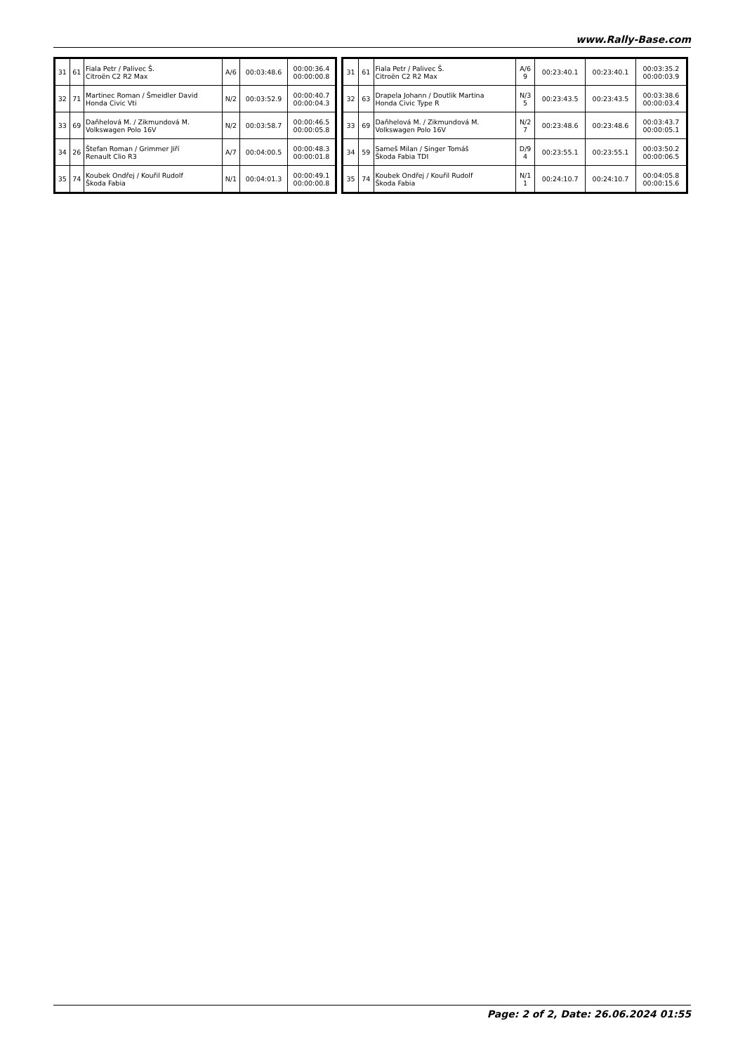www.Rally-Base.com
| 31 | 61 | Fiala Petr / Palivec Š. Citroën C2 R2 Max | A/6 | 00:03:48.6 | 00:00:36.4 00:00:00.8 |
| 32 | 71 | Martinec Roman / Šmeidler David Honda Civic Vti | N/2 | 00:03:52.9 | 00:00:40.7 00:00:04.3 |
| 33 | 69 | Daňhelová M. / Zikmundová M. Volkswagen Polo 16V | N/2 | 00:03:58.7 | 00:00:46.5 00:00:05.8 |
| 34 | 26 | Štefan Roman / Grimmer Jiří Renault Clio R3 | A/7 | 00:04:00.5 | 00:00:48.3 00:00:01.8 |
| 35 | 74 | Koubek Ondřej / Kouřil Rudolf Škoda Fabia | N/1 | 00:04:01.3 | 00:00:49.1 00:00:00.8 |
| 31 | 61 | Fiala Petr / Palivec Š. Citroën C2 R2 Max | A/6 9 | 00:23:40.1 | 00:23:40.1 | 00:03:35.2 00:00:03.9 |
| 32 | 63 | Drapela Johann / Doutlik Martina Honda Civic Type R | N/3 5 | 00:23:43.5 | 00:23:43.5 | 00:03:38.6 00:00:03.4 |
| 33 | 69 | Daňhelová M. / Zikmundová M. Volkswagen Polo 16V | N/2 7 | 00:23:48.6 | 00:23:48.6 | 00:03:43.7 00:00:05.1 |
| 34 | 59 | Sameš Milan / Singer Tomáš Škoda Fabia TDI | D/9 4 | 00:23:55.1 | 00:23:55.1 | 00:03:50.2 00:00:06.5 |
| 35 | 74 | Koubek Ondřej / Kouřil Rudolf Škoda Fabia | N/1 1 | 00:24:10.7 | 00:24:10.7 | 00:04:05.8 00:00:15.6 |
Page: 2 of 2, Date: 26.06.2024 01:55